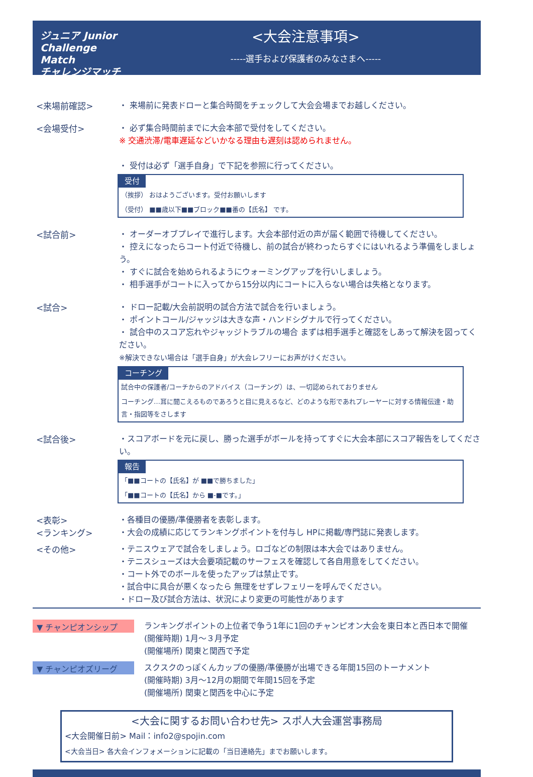ジュニア Junior Challenge Match
チャレンジマッチ
<大会注意事項>
-----選手および保護者のみなさまへ-----
<来場前確認>
・ 来場前に発表ドローと集合時間をチェックして大会会場までお越しください。
<会場受付>
・ 必ず集合時間前までに大会本部で受付をしてください。
※ 交通渋滞/電車遅延などいかなる理由も遅刻は認められません。
・ 受付は必ず「選手自身」で下記を参照に行ってください。
受付
（挨拶） おはようございます。受付お願いします
（受付） ■■歳以下■■ブロック■■番の【氏名】 です。
<試合前>
・ オーダーオブプレイで進行します。大会本部付近の声が届く範囲で待機してください。
・ 控えになったらコート付近で待機し、前の試合が終わったらすぐにはいれるよう準備をしましょう。
・ すぐに試合を始められるようにウォーミングアップを行いしましょう。
・ 相手選手がコートに入ってから15分以内にコートに入らない場合は失格となります。
<試合>
・ ドロー記載/大会前説明の試合方法で試合を行いましょう。
・ ポイントコール/ジャッジは大きな声・ハンドシグナルで行ってください。
・ 試合中のスコア忘れやジャッジトラブルの場合 まずは相手選手と確認をしあって解決を図ってください。
※解決できない場合は「選手自身」が大会レフリーにお声がけください。
コーチング
試合中の保護者/コーチからのアドバイス（コーチング）は、一切認められておりません
コーチング…耳に聞こえるものであろうと目に見えるなど、どのような形であれプレーヤーに対する情報伝達・助言・指図等をさします
<試合後>
・スコアボードを元に戻し、勝った選手がボールを持ってすぐに大会本部にスコア報告をしてください。
報告
「■■コートの【氏名】が ■■で勝ちました」
「■■コートの【氏名】から ■-■です。」
<表彰>
<ランキング>
・各種目の優勝/準優勝者を表彰します。
・大会の成績に応じてランキングポイントを付与し HPに掲載/専門誌に発表します。
<その他>
・テニスウェアで試合をしましょう。ロゴなどの制限は本大会ではありません。
・テニスシューズは大会要項記載のサーフェスを確認して各自用意をしてください。
・コート外でのボールを使ったアップは禁止です。
・試合中に具合が悪くなったら 無理をせずレフェリーを呼んでください。
・ドロー及び試合方法は、状況により変更の可能性があります
▼ チャンピオンシップ
ランキングポイントの上位者で争う1年に1回のチャンピオン大会を東日本と西日本で開催
(開催時期) 1月～３月予定
(開催場所) 関東と関西で予定
▼ チャンピオズリーグ
スクスクのっぽくんカップの優勝/準優勝が出場できる年間15回のトーナメント
(開催時期) 3月～12月の期間で年間15回を予定
(開催場所) 関東と関西を中心に予定
<大会に関するお問い合わせ先> スポ人大会運営事務局
<大会開催日前> Mail：info2@spojin.com
<大会当日> 各大会インフォメーションに記載の「当日連絡先」までお願いします。